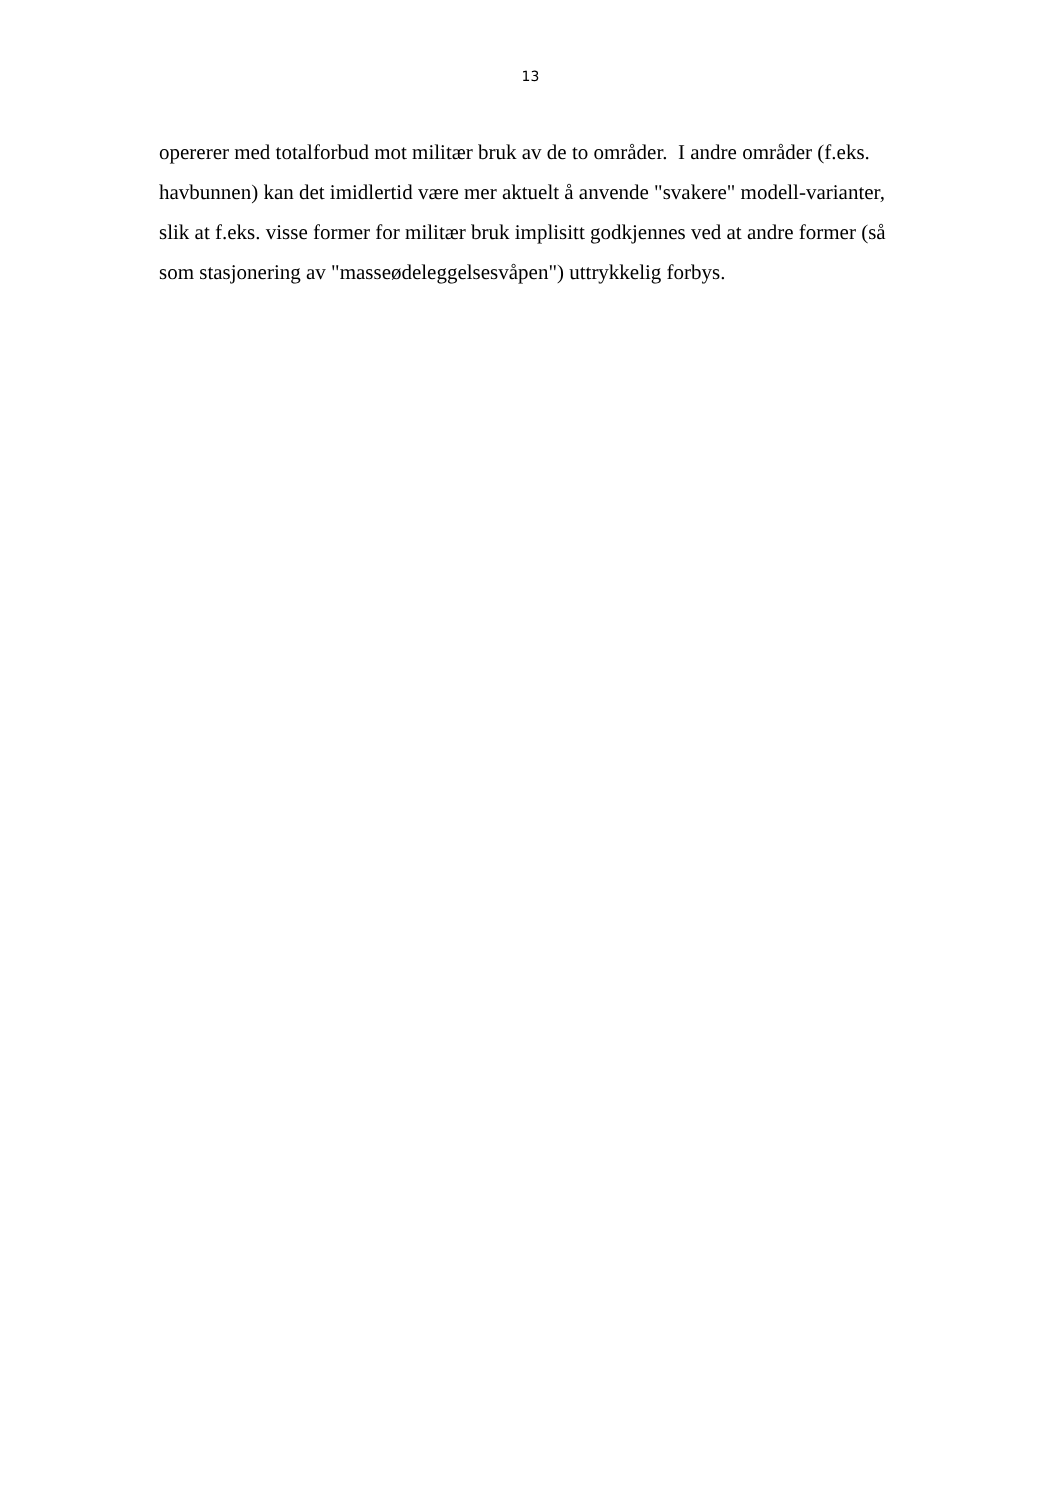13
opererer med totalforbud mot militær bruk av de to områder. I andre områder (f.eks.
havbunnen) kan det imidlertid være mer aktuelt å anvende "svakere" modell-varianter,
slik at f.eks. visse former for militær bruk implisitt godkjennes ved at andre former (så
som stasjonering av "masseødeleggelsesvåpen") uttrykkelig forbys.